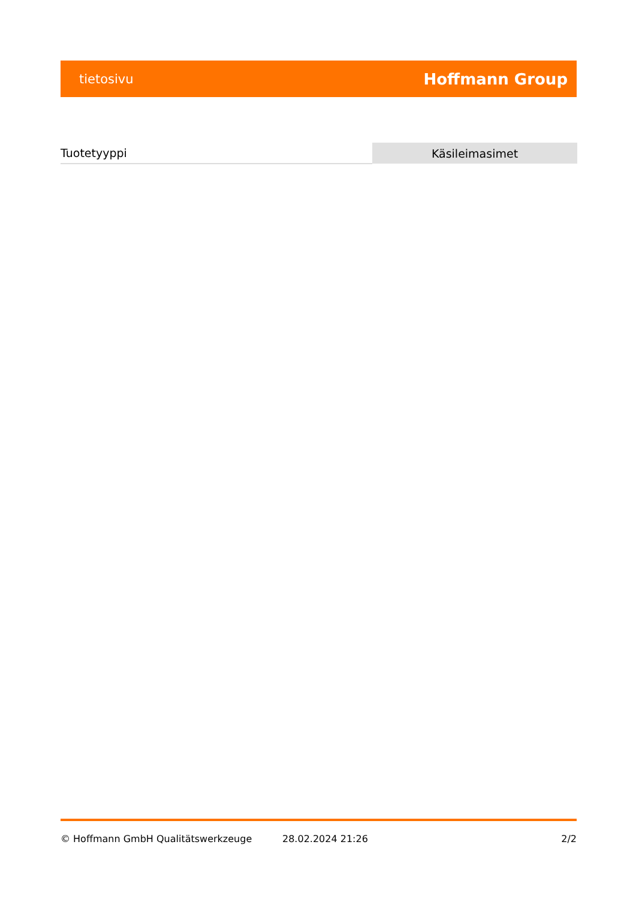tietosivu Hoffmann Group
| Tuotetyyppi | Käsileimasimet |
© Hoffmann GmbH Qualitätswerkzeuge 28.02.2024 21:26 2/2